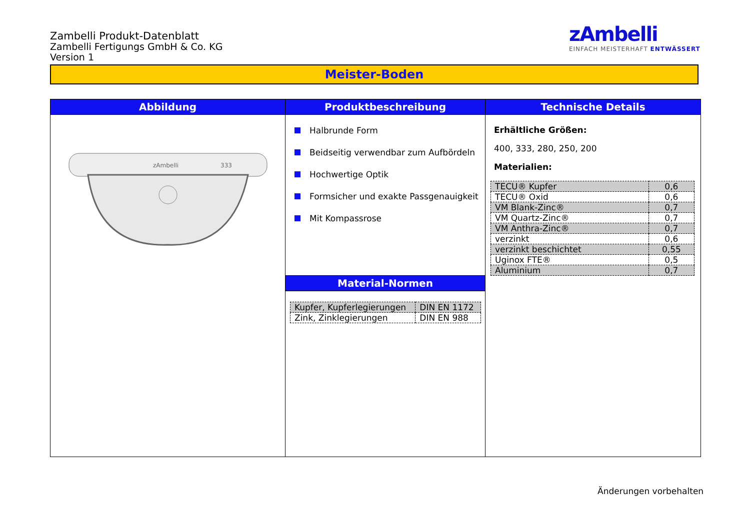Zambelli Produkt-Datenblatt
Zambelli Fertigungs GmbH & Co. KG
Version 1
zAmbelli
EINFACH MEISTERHAFT ENTWÄSSERT
Meister-Boden
Abbildung
zAmbelli
333
Produktbeschreibung
Halbrunde Form
Beidseitig verwendbar zum Aufbördeln
Hochwertige Optik
Formsicher und exakte Passgenauigkeit
Mit Kompassrose
Material-Normen
| Kupfer, Kupferlegierungen | DIN EN 1172 |
| Zink, Zinklegierungen | DIN EN 988 |
Technische Details
Erhältliche Größen:
400, 333, 280, 250, 200
Materialien:
| TECU® Kupfer | 0,6 |
| TECU® Oxid | 0,6 |
| VM Blank-Zinc® | 0,7 |
| VM Quartz-Zinc® | 0,7 |
| VM Anthra-Zinc® | 0,7 |
| verzinkt | 0,6 |
| verzinkt beschichtet | 0,55 |
| Uginox FTE® | 0,5 |
| Aluminium | 0,7 |
Änderungen vorbehalten